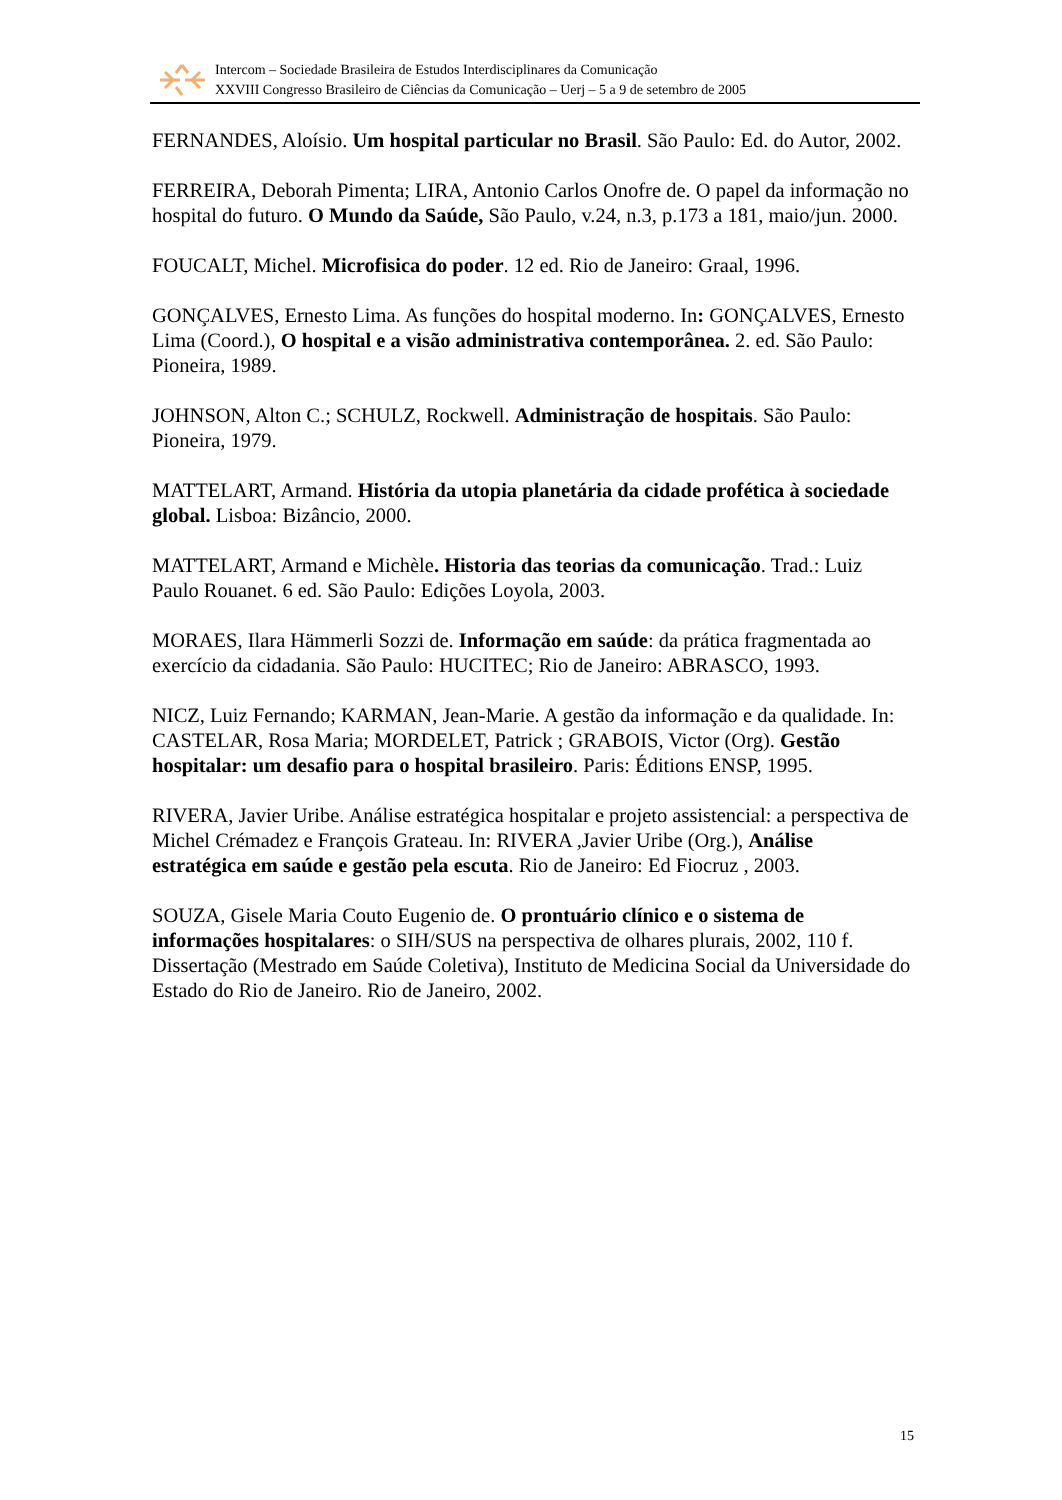Intercom – Sociedade Brasileira de Estudos Interdisciplinares da Comunicação
XXVIII Congresso Brasileiro de Ciências da Comunicação – Uerj – 5 a 9 de setembro de 2005
FERNANDES, Aloísio. Um hospital particular no Brasil. São Paulo: Ed. do Autor, 2002.
FERREIRA, Deborah Pimenta; LIRA, Antonio Carlos Onofre de. O papel da informação no hospital do futuro. O Mundo da Saúde, São Paulo, v.24, n.3, p.173 a 181, maio/jun. 2000.
FOUCALT, Michel. Microfisica do poder. 12 ed. Rio de Janeiro: Graal, 1996.
GONÇALVES, Ernesto Lima. As funções do hospital moderno. In: GONÇALVES, Ernesto Lima (Coord.), O hospital e a visão administrativa contemporânea. 2. ed. São Paulo: Pioneira, 1989.
JOHNSON, Alton C.; SCHULZ, Rockwell. Administração de hospitais. São Paulo: Pioneira, 1979.
MATTELART, Armand. História da utopia planetária da cidade profética à sociedade global. Lisboa: Bizâncio, 2000.
MATTELART, Armand e Michèle. Historia das teorias da comunicação. Trad.: Luiz Paulo Rouanet. 6 ed. São Paulo: Edições Loyola, 2003.
MORAES, Ilara Hämmerli Sozzi de. Informação em saúde: da prática fragmentada ao exercício da cidadania. São Paulo: HUCITEC; Rio de Janeiro: ABRASCO, 1993.
NICZ, Luiz Fernando; KARMAN, Jean-Marie. A gestão da informação e da qualidade. In: CASTELAR, Rosa Maria; MORDELET, Patrick ; GRABOIS, Victor (Org). Gestão hospitalar: um desafio para o hospital brasileiro. Paris: Éditions ENSP, 1995.
RIVERA, Javier Uribe. Análise estratégica hospitalar e projeto assistencial: a perspectiva de Michel Crémadez e François Grateau. In: RIVERA ,Javier Uribe (Org.), Análise estratégica em saúde e gestão pela escuta. Rio de Janeiro: Ed Fiocruz , 2003.
SOUZA, Gisele Maria Couto Eugenio de. O prontuário clínico e o sistema de informações hospitalares: o SIH/SUS na perspectiva de olhares plurais, 2002, 110 f. Dissertação (Mestrado em Saúde Coletiva), Instituto de Medicina Social da Universidade do Estado do Rio de Janeiro. Rio de Janeiro, 2002.
15